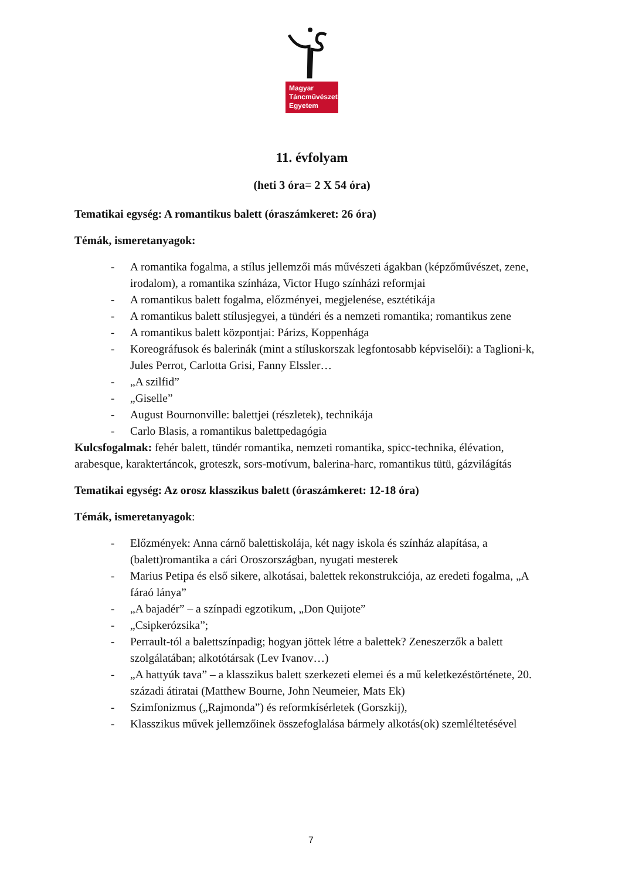Magyar
Táncművészeti
Egyetem
11. évfolyam
(heti 3 óra= 2 X 54 óra)
Tematikai egység: A romantikus balett (óraszámkeret: 26 óra)
Témák, ismeretanyagok:
- A romantika fogalma, a stílus jellemzői más művészeti ágakban (képzőművészet, zene, irodalom), a romantika színháza, Victor Hugo színházi reformjai
- A romantikus balett fogalma, előzményei, megjelenése, esztétikája
- A romantikus balett stílusjegyei, a tündéri és a nemzeti romantika; romantikus zene
- A romantikus balett központjai: Párizs, Koppenhága
- Koreográfusok és balerinák (mint a stíluskorszak legfontosabb képviselői): a Taglioni-k, Jules Perrot, Carlotta Grisi, Fanny Elssler…
- „A szilfid”
- „Giselle”
- August Bournonville: balettjei (részletek), technikája
- Carlo Blasis, a romantikus balettpedagógia
Kulcsfogalmak: fehér balett, tündér romantika, nemzeti romantika, spicc-technika, élévation, arabesque, karaktertáncok, groteszk, sors-motívum, balerina-harc, romantikus tütü, gázvilágítás
Tematikai egység: Az orosz klasszikus balett (óraszámkeret: 12-18 óra)
Témák, ismeretanyagok:
- Előzmények: Anna cárnő balettiskolája, két nagy iskola és színház alapítása, a (balett)romantika a cári Oroszországban, nyugati mesterek
- Marius Petipa és első sikere, alkotásai, balettek rekonstrukciója, az eredeti fogalma, „A fáraó lánya”
- „A bajadér” – a színpadi egzotikum, „Don Quijote”
- „Csipkerózsika”;
- Perrault-tól a balettszínpadig; hogyan jöttek létre a balettek? Zeneszerzők a balett szolgálatában; alkotótársak (Lev Ivanov…)
- „A hattyúk tava” – a klasszikus balett szerkezeti elemei és a mű keletkezéstörténete, 20. századi átiratai (Matthew Bourne, John Neumeier, Mats Ek)
- Szimfonizmus („Rajmonda”) és reformkísérletek (Gorszkij),
- Klasszikus művek jellemzőinek összefoglalása bármely alkotás(ok) szemléltetésével
7